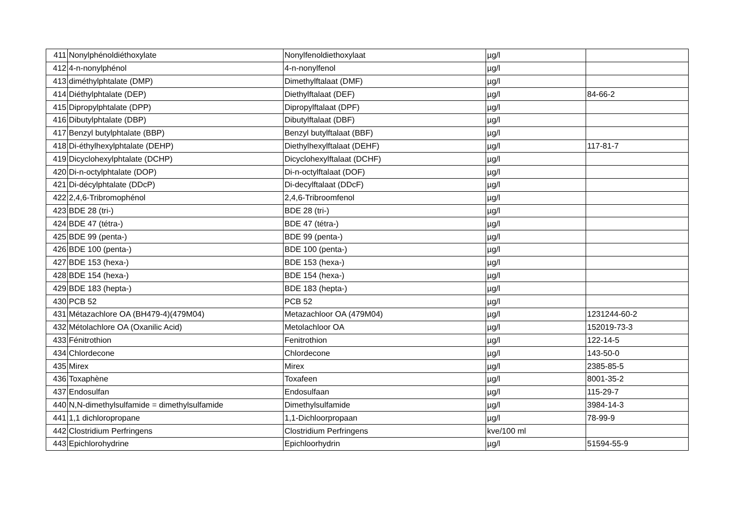| 411 | Nonylphénoldiéthoxylate | Nonylfenoldiethoxylaat | µg/l | |
| 412 | 4-n-nonylphénol | 4-n-nonylfenol | µg/l | |
| 413 | diméthylphtalate (DMP) | Dimethylftalaat (DMF) | µg/l | |
| 414 | Diéthylphtalate (DEP) | Diethylftalaat (DEF) | µg/l | 84-66-2 |
| 415 | Dipropylphtalate (DPP) | Dipropylftalaat (DPF) | µg/l | |
| 416 | Dibutylphtalate (DBP) | Dibutylftalaat (DBF) | µg/l | |
| 417 | Benzyl butylphtalate (BBP) | Benzyl butylftalaat (BBF) | µg/l | |
| 418 | Di-éthylhexylphtalate (DEHP) | Diethylhexylftalaat (DEHF) | µg/l | 117-81-7 |
| 419 | Dicyclohexylphtalate (DCHP) | Dicyclohexylftalaat (DCHF) | µg/l | |
| 420 | Di-n-octylphtalate (DOP) | Di-n-octylftalaat (DOF) | µg/l | |
| 421 | Di-décylphtalate (DDcP) | Di-decylftalaat (DDcF) | µg/l | |
| 422 | 2,4,6-Tribromophénol | 2,4,6-Tribroomfenol | µg/l | |
| 423 | BDE 28 (tri-) | BDE 28 (tri-) | µg/l | |
| 424 | BDE 47 (tétra-) | BDE 47 (tétra-) | µg/l | |
| 425 | BDE 99 (penta-) | BDE 99 (penta-) | µg/l | |
| 426 | BDE 100 (penta-) | BDE 100 (penta-) | µg/l | |
| 427 | BDE 153 (hexa-) | BDE 153 (hexa-) | µg/l | |
| 428 | BDE 154 (hexa-) | BDE 154 (hexa-) | µg/l | |
| 429 | BDE 183 (hepta-) | BDE 183 (hepta-) | µg/l | |
| 430 | PCB 52 | PCB 52 | µg/l | |
| 431 | Métazachlore OA (BH479-4)(479M04) | Metazachloor OA (479M04) | µg/l | 1231244-60-2 |
| 432 | Métolachlore OA (Oxanilic Acid) | Metolachloor OA | µg/l | 152019-73-3 |
| 433 | Fénitrothion | Fenitrothion | µg/l | 122-14-5 |
| 434 | Chlordecone | Chlordecone | µg/l | 143-50-0 |
| 435 | Mirex | Mirex | µg/l | 2385-85-5 |
| 436 | Toxaphène | Toxafeen | µg/l | 8001-35-2 |
| 437 | Endosulfan | Endosulfaan | µg/l | 115-29-7 |
| 440 | N,N-dimethylsulfamide = dimethylsulfamide | Dimethylsulfamide | µg/l | 3984-14-3 |
| 441 | 1,1 dichloropropane | 1,1-Dichloorpropaan | µg/l | 78-99-9 |
| 442 | Clostridium Perfringens | Clostridium Perfringens | kve/100 ml | |
| 443 | Epichlorohydrine | Epichloorhydrin | µg/l | 51594-55-9 |